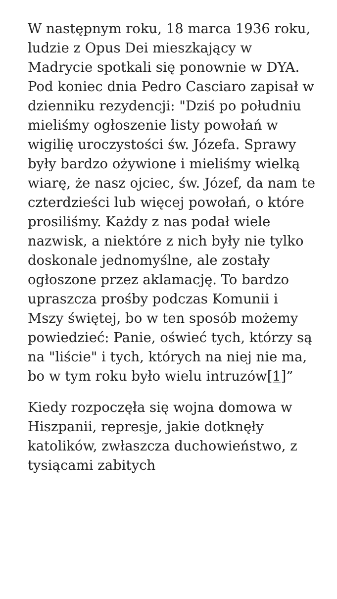W następnym roku, 18 marca 1936 roku, ludzie z Opus Dei mieszkający w Madrycie spotkali się ponownie w DYA. Pod koniec dnia Pedro Casciaro zapisał w dzienniku rezydencji: "Dziś po południu mieliśmy ogłoszenie listy powołań w wigilię uroczystości św. Józefa. Sprawy były bardzo ożywione i mieliśmy wielką wiarę, że nasz ojciec, św. Józef, da nam te czterdzieści lub więcej powołań, o które prosiliśmy. Każdy z nas podał wiele nazwisk, a niektóre z nich były nie tylko doskonale jednomyślne, ale zostały ogłoszone przez aklamację. To bardzo upraszcza prośby podczas Komunii i Mszy świętej, bo w ten sposób możemy powiedzieć: Panie, oświeć tych, którzy są na "liście" i tych, których na niej nie ma, bo w tym roku było wielu intruzów[1]”
Kiedy rozpoczęła się wojna domowa w Hiszpanii, represje, jakie dotknęły katolików, zwłaszcza duchowieństwo, z tysiącami zabitych